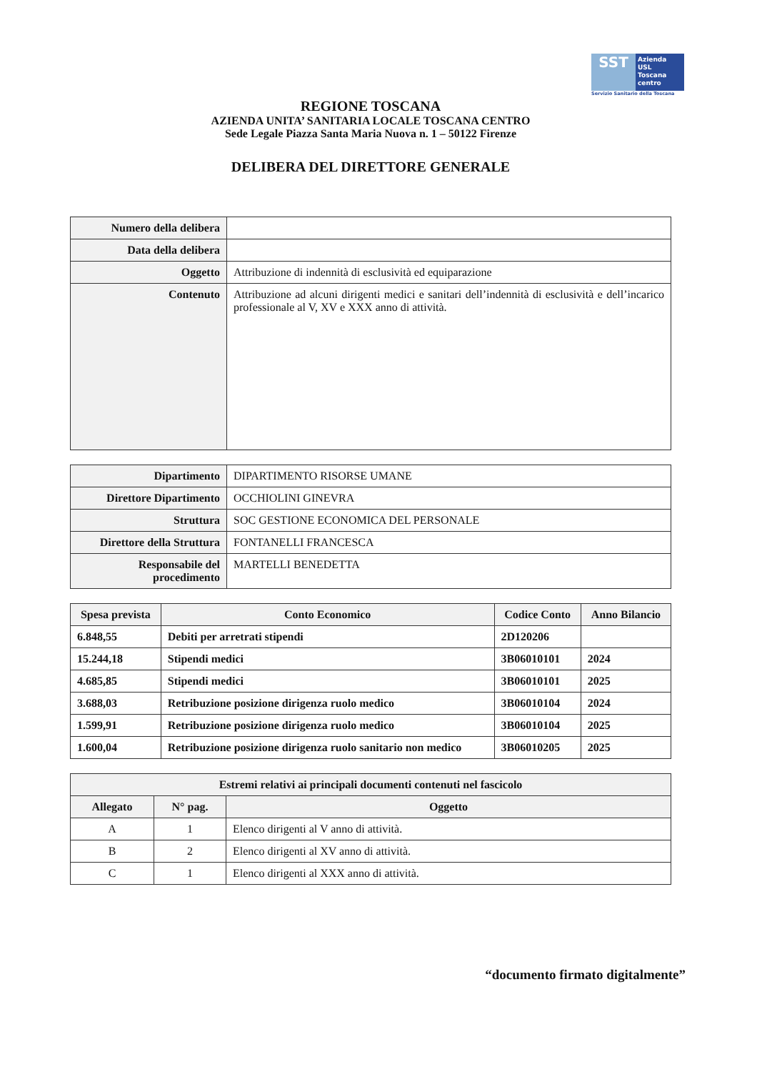SST
Azienda
USL
Toscana
centro
Servizio Sanitario della Toscana
REGIONE TOSCANA
AZIENDA UNITA’ SANITARIA LOCALE TOSCANA CENTRO
Sede Legale Piazza Santa Maria Nuova n. 1 – 50122 Firenze
DELIBERA DEL DIRETTORE GENERALE
| Numero della delibera | |
| Data della delibera | |
| Oggetto | Attribuzione di indennità di esclusività ed equiparazione |
| Contenuto | Attribuzione ad alcuni dirigenti medici e sanitari dell’indennità di esclusività e dell’incarico professionale al V, XV e XXX anno di attività. |
| Dipartimento | DIPARTIMENTO RISORSE UMANE |
| Direttore Dipartimento | OCCHIOLINI GINEVRA |
| Struttura | SOC GESTIONE ECONOMICA DEL PERSONALE |
| Direttore della Struttura | FONTANELLI FRANCESCA |
| Responsabile del procedimento | MARTELLI BENEDETTA |
| Spesa prevista | Conto Economico | Codice Conto | Anno Bilancio |
| --- | --- | --- | --- |
| 6.848,55 | Debiti per arretrati stipendi | 2D120206 | |
| 15.244,18 | Stipendi medici | 3B06010101 | 2024 |
| 4.685,85 | Stipendi medici | 3B06010101 | 2025 |
| 3.688,03 | Retribuzione posizione dirigenza ruolo medico | 3B06010104 | 2024 |
| 1.599,91 | Retribuzione posizione dirigenza ruolo medico | 3B06010104 | 2025 |
| 1.600,04 | Retribuzione posizione dirigenza ruolo sanitario non medico | 3B06010205 | 2025 |
| Estremi relativi ai principali documenti contenuti nel fascicolo | | |
| --- | --- | --- |
| Allegato | N° pag. | Oggetto |
| A | 1 | Elenco dirigenti al V anno di attività. |
| B | 2 | Elenco dirigenti al XV anno di attività. |
| C | 1 | Elenco dirigenti al XXX anno di attività. |
“documento firmato digitalmente”